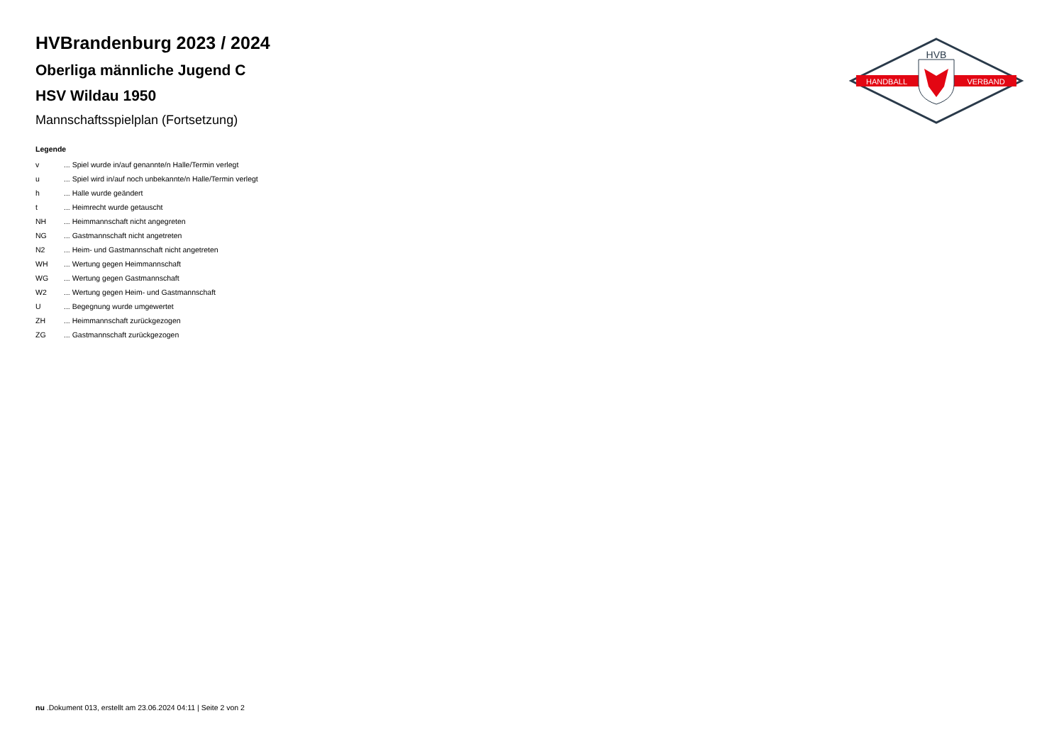HVB
HANDBALL
VERBAND
HVBrandenburg 2023 / 2024
Oberliga männliche Jugend C
HSV Wildau 1950
Mannschaftsspielplan (Fortsetzung)
Legende
| v | ... Spiel wurde in/auf genannte/n Halle/Termin verlegt |
| u | ... Spiel wird in/auf noch unbekannte/n Halle/Termin verlegt |
| h | ... Halle wurde geändert |
| t | ... Heimrecht wurde getauscht |
| NH | ... Heimmannschaft nicht angegreten |
| NG | ... Gastmannschaft nicht angetreten |
| N2 | ... Heim- und Gastmannschaft nicht angetreten |
| WH | ... Wertung gegen Heimmannschaft |
| WG | ... Wertung gegen Gastmannschaft |
| W2 | ... Wertung gegen Heim- und Gastmannschaft |
| U | ... Begegnung wurde umgewertet |
| ZH | ... Heimmannschaft zurückgezogen |
| ZG | ... Gastmannschaft zurückgezogen |
nu .Dokument 013, erstellt am 23.06.2024 04:11 | Seite 2 von 2